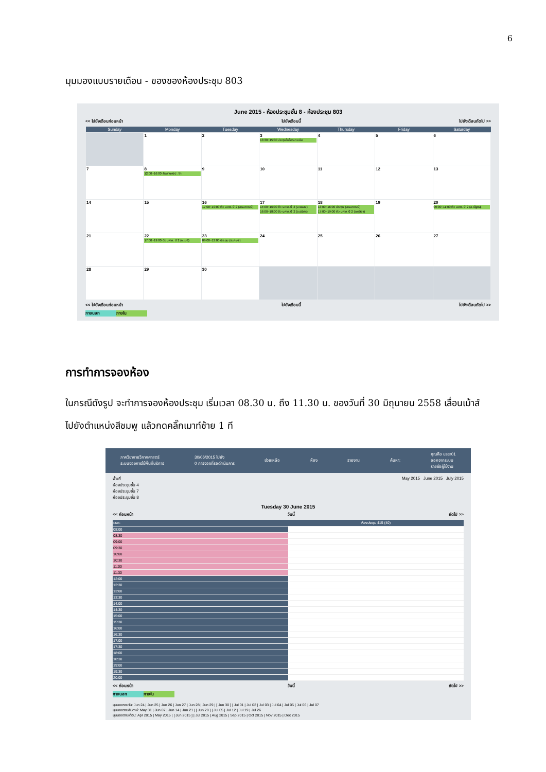6
มุมมองแบบรายเดือน - ของของห้องประชุม 803
June 2015 - ห้องประชุมชั้น 8 - ห้องประชุม 803
<< ไปยังเดือนก่อนหน้า ไปยังเดือนนี้ ไปยังเดือนถัดไป >>
| Sunday | Monday | Tuesday | Wednesday | Thursday | Friday | Saturday |
| --- | --- | --- | --- | --- | --- | --- |
| | 1 | 2 | 3 13:30~15:30 ประชุมไมโครเทคนิค | 4 | 5 | 6 |
| 7 | 8 12:00~16:00 สัมภาษณ์ ป. โท | 9 | 10 | 11 | 12 | 13 |
| 14 | 15 | 16 17:00~19:00 ติว นศพ. ปี 2 (อ.ธนากรณ์) | 17 14:00~16:00 ติว นศพ. ปี 2 (อ.พลอย) 16:00~18:00 ติว นศพ. ปี 2 (อ.ธนิศร) | 18 13:00~16:00 ประชุม (อ.ธนากรณ์) 17:00~19:00 ติว นศพ. ปี 2 (อ.ดุลิยา) | 19 | 20 09:00~11:00 ติว นศพ. ปี 2 (อ.ณัฐพล) |
| 21 | 22 17:00~19:00 ติว นศพ. ปี 2 (อ.เมธี) | 23 09:00~12:00 ประชุม (อ.เกษร) | 24 | 25 | 26 | 27 |
| 28 | 29 | 30 | | | | |
<< ไปยังเดือนก่อนหน้า ไปยังเดือนนี้ ไปยังเดือนถัดไป >>
ภายนอก ภายใน
การทำการจองห้อง
ในกรณีดังรูป จะทำการจองห้องประชุม เริ่มเวลา 08.30 น. ถึง 11.30 น. ของวันที่ 30 มิถุนายน 2558 เลื่อนเม้าส์ไปยังตำแหน่งสีชมพู แล้วกดคลิ๊กเมาท์ซ้าย 1 ที
ภาควิชากายวิภาคศาสตร์
ระบบจองการใช้พื้นที่บริการ 30/06/2015 ไปยัง
0 การจองที่รอดำเนินการ ช่วยเหลือ ห้อง รายงาน ค้นหา: คุณคือ user01
ออกจากระบบ
รายชื่อผู้ใช้งาน
พื้นที่
ห้องประชุมชั้น 4
ห้องประชุมชั้น 7
ห้องประชุมชั้น 8 May 2015 June 2015 July 2015
Tuesday 30 June 2015
<< ก่อนหน้า วันนี้ ถัดไป >>
| เวลา: | ห้องประชุม 415 (40) |
| 08:00 | |
| 08:30 | |
| 09:00 | |
| 09:30 | |
| 10:00 | |
| 10:30 | |
| 11:00 | |
| 11:30 | |
| 12:00 | |
| 12:30 | |
| 13:00 | |
| 13:30 | |
| 14:00 | |
| 14:30 | |
| 15:00 | |
| 15:30 | |
| 16:00 | |
| 16:30 | |
| 17:00 | |
| 17:30 | |
| 18:00 | |
| 18:30 | |
| 19:00 | |
| 19:30 | |
| 20:00 | |
<< ก่อนหน้า วันนี้ ถัดไป >>
ภายนอก ภายใน
มุมมองรายวัน: Jun 24 | Jun 25 | Jun 26 | Jun 27 | Jun 28 | Jun 29 | [ Jun 30 ] | Jul 01 | Jul 02 | Jul 03 | Jul 04 | Jul 05 | Jul 06 | Jul 07
มุมมองรายสัปดาห์: May 31 | Jun 07 | Jun 14 | Jun 21 | [ Jun 28 ] | Jul 05 | Jul 12 | Jul 19 | Jul 26
มุมมองรายเดือน: Apr 2015 | May 2015 | [ Jun 2015 ] | Jul 2015 | Aug 2015 | Sep 2015 | Oct 2015 | Nov 2015 | Dec 2015